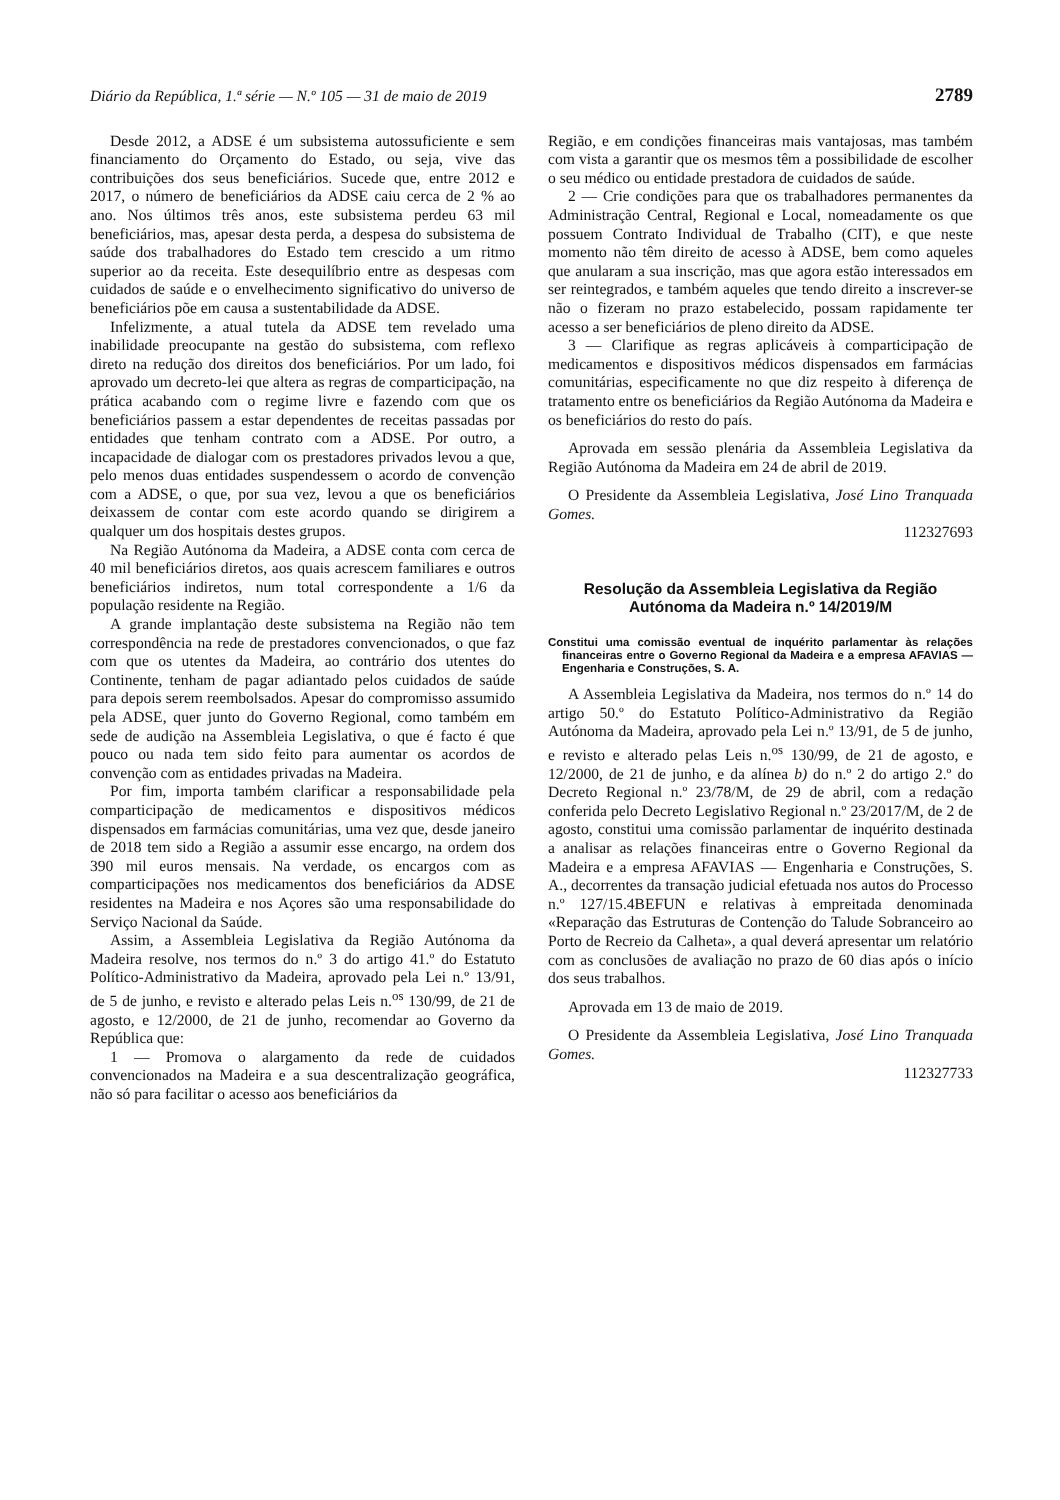Diário da República, 1.ª série — N.º 105 — 31 de maio de 2019 2789
Desde 2012, a ADSE é um subsistema autossuficiente e sem financiamento do Orçamento do Estado, ou seja, vive das contribuições dos seus beneficiários. Sucede que, entre 2012 e 2017, o número de beneficiários da ADSE caiu cerca de 2 % ao ano. Nos últimos três anos, este subsistema perdeu 63 mil beneficiários, mas, apesar desta perda, a despesa do subsistema de saúde dos trabalhadores do Estado tem crescido a um ritmo superior ao da receita. Este desequilíbrio entre as despesas com cuidados de saúde e o envelhecimento significativo do universo de beneficiários põe em causa a sustentabilidade da ADSE.
Infelizmente, a atual tutela da ADSE tem revelado uma inabilidade preocupante na gestão do subsistema, com reflexo direto na redução dos direitos dos beneficiários. Por um lado, foi aprovado um decreto-lei que altera as regras de comparticipação, na prática acabando com o regime livre e fazendo com que os beneficiários passem a estar dependentes de receitas passadas por entidades que tenham contrato com a ADSE. Por outro, a incapacidade de dialogar com os prestadores privados levou a que, pelo menos duas entidades suspendessem o acordo de convenção com a ADSE, o que, por sua vez, levou a que os beneficiários deixassem de contar com este acordo quando se dirigirem a qualquer um dos hospitais destes grupos.
Na Região Autónoma da Madeira, a ADSE conta com cerca de 40 mil beneficiários diretos, aos quais acrescem familiares e outros beneficiários indiretos, num total correspondente a 1/6 da população residente na Região.
A grande implantação deste subsistema na Região não tem correspondência na rede de prestadores convencionados, o que faz com que os utentes da Madeira, ao contrário dos utentes do Continente, tenham de pagar adiantado pelos cuidados de saúde para depois serem reembolsados. Apesar do compromisso assumido pela ADSE, quer junto do Governo Regional, como também em sede de audição na Assembleia Legislativa, o que é facto é que pouco ou nada tem sido feito para aumentar os acordos de convenção com as entidades privadas na Madeira.
Por fim, importa também clarificar a responsabilidade pela comparticipação de medicamentos e dispositivos médicos dispensados em farmácias comunitárias, uma vez que, desde janeiro de 2018 tem sido a Região a assumir esse encargo, na ordem dos 390 mil euros mensais. Na verdade, os encargos com as comparticipações nos medicamentos dos beneficiários da ADSE residentes na Madeira e nos Açores são uma responsabilidade do Serviço Nacional da Saúde.
Assim, a Assembleia Legislativa da Região Autónoma da Madeira resolve, nos termos do n.º 3 do artigo 41.º do Estatuto Político-Administrativo da Madeira, aprovado pela Lei n.º 13/91, de 5 de junho, e revisto e alterado pelas Leis n.<sup>os</sup> 130/99, de 21 de agosto, e 12/2000, de 21 de junho, recomendar ao Governo da República que:
1 — Promova o alargamento da rede de cuidados convencionados na Madeira e a sua descentralização geográfica, não só para facilitar o acesso aos beneficiários da
Região, e em condições financeiras mais vantajosas, mas também com vista a garantir que os mesmos têm a possibilidade de escolher o seu médico ou entidade prestadora de cuidados de saúde.
2 — Crie condições para que os trabalhadores permanentes da Administração Central, Regional e Local, nomeadamente os que possuem Contrato Individual de Trabalho (CIT), e que neste momento não têm direito de acesso à ADSE, bem como aqueles que anularam a sua inscrição, mas que agora estão interessados em ser reintegrados, e também aqueles que tendo direito a inscrever-se não o fizeram no prazo estabelecido, possam rapidamente ter acesso a ser beneficiários de pleno direito da ADSE.
3 — Clarifique as regras aplicáveis à comparticipação de medicamentos e dispositivos médicos dispensados em farmácias comunitárias, especificamente no que diz respeito à diferença de tratamento entre os beneficiários da Região Autónoma da Madeira e os beneficiários do resto do país.
Aprovada em sessão plenária da Assembleia Legislativa da Região Autónoma da Madeira em 24 de abril de 2019.
O Presidente da Assembleia Legislativa, José Lino Tranquada Gomes.
112327693
Resolução da Assembleia Legislativa da Região Autónoma da Madeira n.º 14/2019/M
Constitui uma comissão eventual de inquérito parlamentar às relações financeiras entre o Governo Regional da Madeira e a empresa AFAVIAS — Engenharia e Construções, S. A.
A Assembleia Legislativa da Madeira, nos termos do n.º 14 do artigo 50.º do Estatuto Político-Administrativo da Região Autónoma da Madeira, aprovado pela Lei n.º 13/91, de 5 de junho, e revisto e alterado pelas Leis n.<sup>os</sup> 130/99, de 21 de agosto, e 12/2000, de 21 de junho, e da alínea b) do n.º 2 do artigo 2.º do Decreto Regional n.º 23/78/M, de 29 de abril, com a redação conferida pelo Decreto Legislativo Regional n.º 23/2017/M, de 2 de agosto, constitui uma comissão parlamentar de inquérito destinada a analisar as relações financeiras entre o Governo Regional da Madeira e a empresa AFAVIAS — Engenharia e Construções, S. A., decorrentes da transação judicial efetuada nos autos do Processo n.º 127/15.4BEFUN e relativas à empreitada denominada «Reparação das Estruturas de Contenção do Talude Sobranceiro ao Porto de Recreio da Calheta», a qual deverá apresentar um relatório com as conclusões de avaliação no prazo de 60 dias após o início dos seus trabalhos.
Aprovada em 13 de maio de 2019.
O Presidente da Assembleia Legislativa, José Lino Tranquada Gomes.
112327733